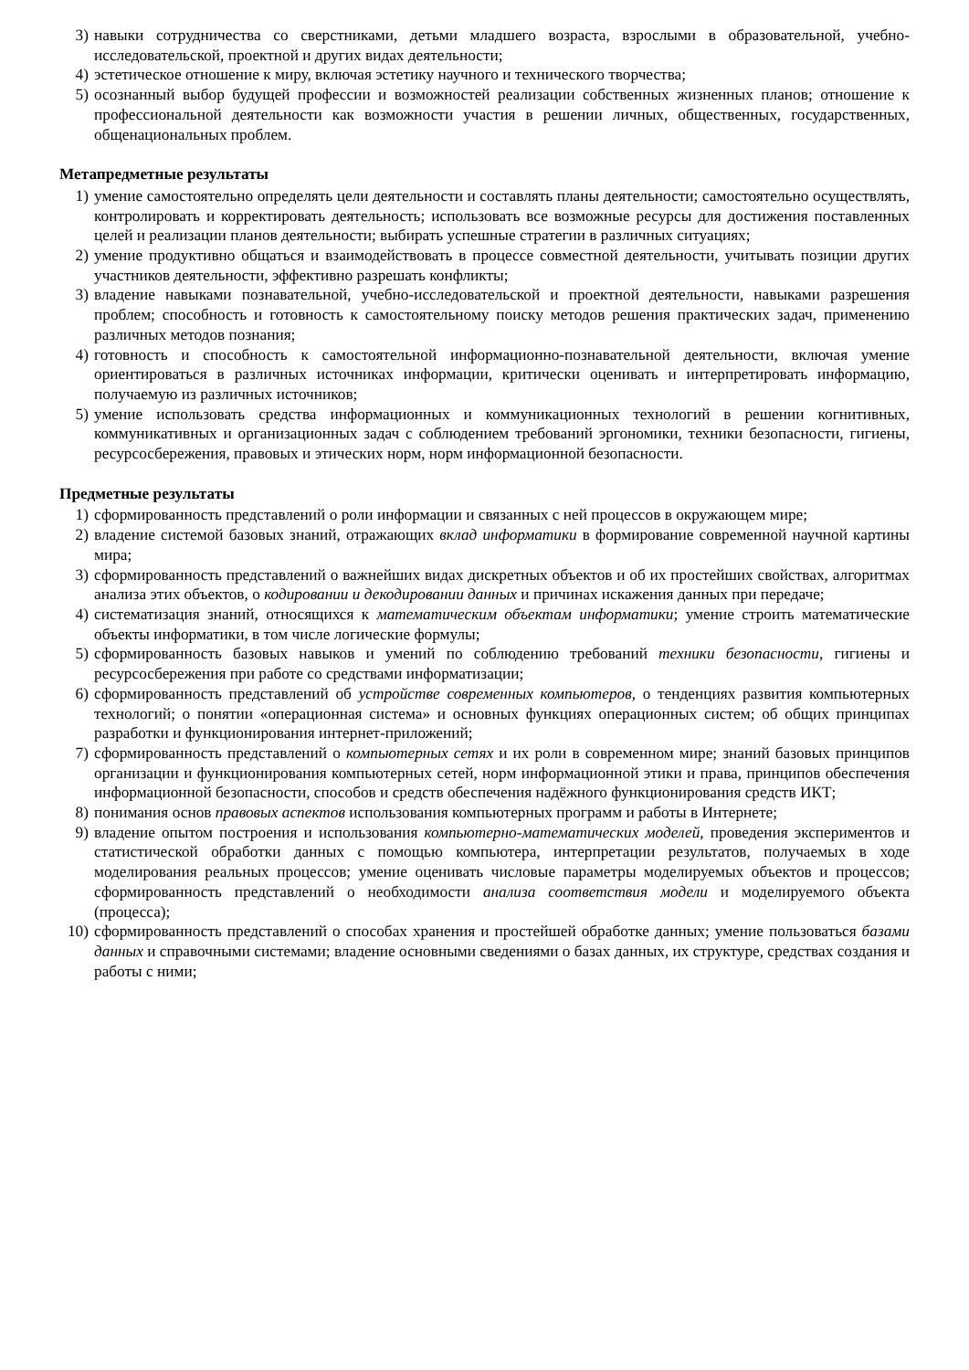3) навыки сотрудничества со сверстниками, детьми младшего возраста, взрослыми в образовательной, учебно-исследовательской, проектной и других видах деятельности;
4) эстетическое отношение к миру, включая эстетику научного и технического творчества;
5) осознанный выбор будущей профессии и возможностей реализации собственных жизненных планов; отношение к профессиональной деятельности как возможности участия в решении личных, общественных, государственных, общенациональных проблем.
Метапредметные результаты
1) умение самостоятельно определять цели деятельности и составлять планы деятельности; самостоятельно осуществлять, контролировать и корректировать деятельность; использовать все возможные ресурсы для достижения поставленных целей и реализации планов деятельности; выбирать успешные стратегии в различных ситуациях;
2) умение продуктивно общаться и взаимодействовать в процессе совместной деятельности, учитывать позиции других участников деятельности, эффективно разрешать конфликты;
3) владение навыками познавательной, учебно-исследовательской и проектной деятельности, навыками разрешения проблем; способность и готовность к самостоятельному поиску методов решения практических задач, применению различных методов познания;
4) готовность и способность к самостоятельной информационно-познавательной деятельности, включая умение ориентироваться в различных источниках информации, критически оценивать и интерпретировать информацию, получаемую из различных источников;
5) умение использовать средства информационных и коммуникационных технологий в решении когнитивных, коммуникативных и организационных задач с соблюдением требований эргономики, техники безопасности, гигиены, ресурсосбережения, правовых и этических норм, норм информационной безопасности.
Предметные результаты
1) сформированность представлений о роли информации и связанных с ней процессов в окружающем мире;
2) владение системой базовых знаний, отражающих вклад информатики в формирование современной научной картины мира;
3) сформированность представлений о важнейших видах дискретных объектов и об их простейших свойствах, алгоритмах анализа этих объектов, о кодировании и декодировании данных и причинах искажения данных при передаче;
4) систематизация знаний, относящихся к математическим объектам информатики; умение строить математические объекты информатики, в том числе логические формулы;
5) сформированность базовых навыков и умений по соблюдению требований техники безопасности, гигиены и ресурсосбережения при работе со средствами информатизации;
6) сформированность представлений об устройстве современных компьютеров, о тенденциях развития компьютерных технологий; о понятии «операционная система» и основных функциях операционных систем; об общих принципах разработки и функционирования интернет-приложений;
7) сформированность представлений о компьютерных сетях и их роли в современном мире; знаний базовых принципов организации и функционирования компьютерных сетей, норм информационной этики и права, принципов обеспечения информационной безопасности, способов и средств обеспечения надёжного функционирования средств ИКТ;
8) понимания основ правовых аспектов использования компьютерных программ и работы в Интернете;
9) владение опытом построения и использования компьютерно-математических моделей, проведения экспериментов и статистической обработки данных с помощью компьютера, интерпретации результатов, получаемых в ходе моделирования реальных процессов; умение оценивать числовые параметры моделируемых объектов и процессов; сформированность представлений о необходимости анализа соответствия модели и моделируемого объекта (процесса);
10) сформированность представлений о способах хранения и простейшей обработке данных; умение пользоваться базами данных и справочными системами; владение основными сведениями о базах данных, их структуре, средствах создания и работы с ними;